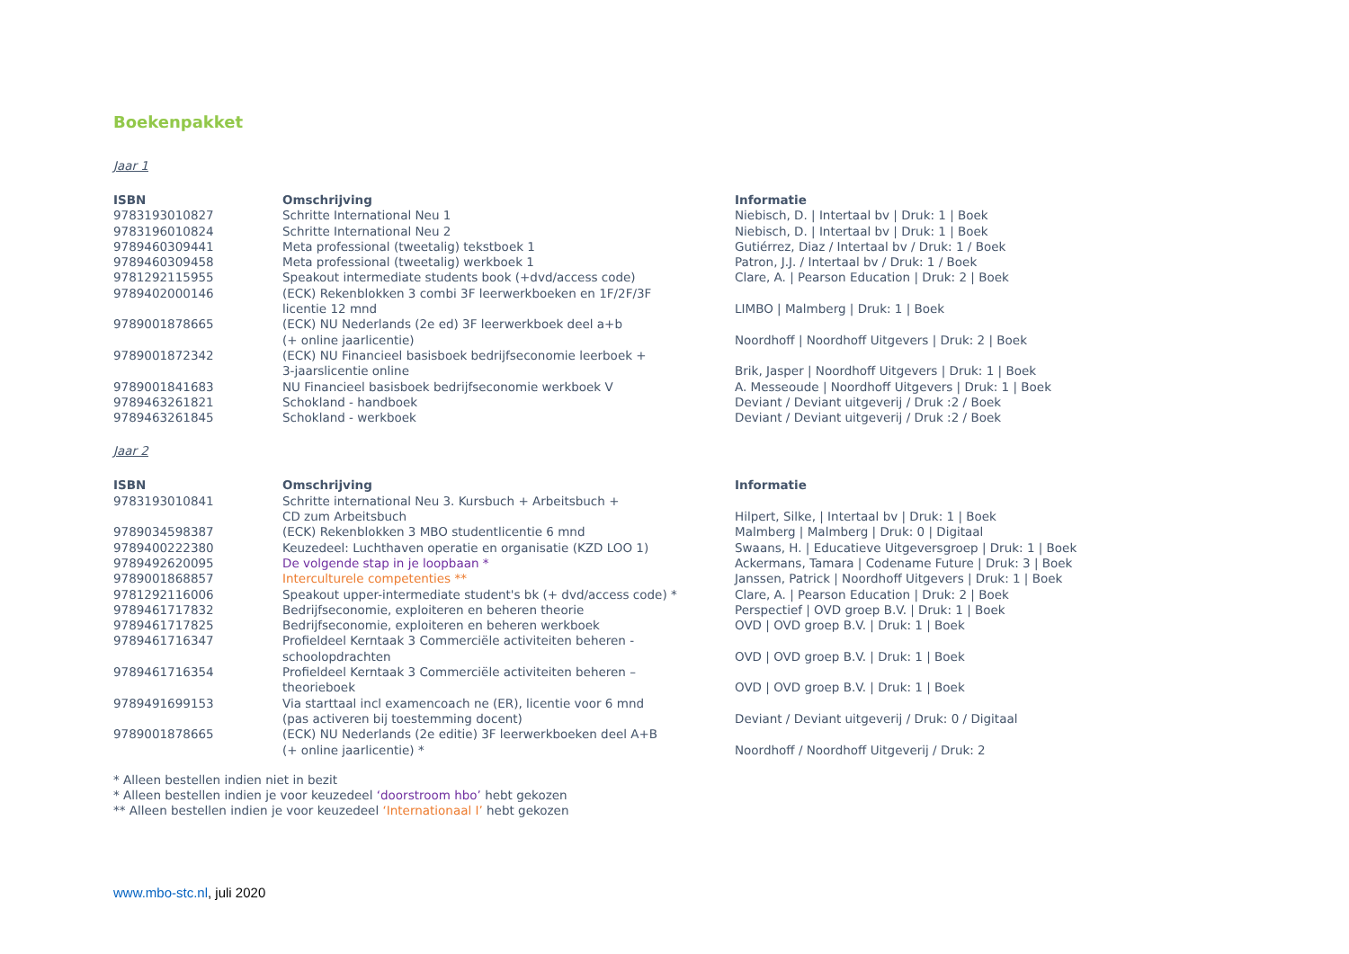Boekenpakket
Jaar 1
| ISBN | Omschrijving | Informatie |
| --- | --- | --- |
| 9783193010827 | Schritte International Neu 1 | Niebisch, D. / Intertaal bv / Druk: 1 / Boek |
| 9783196010824 | Schritte International Neu 2 | Niebisch, D. / Intertaal bv / Druk: 1 / Boek |
| 9789460309441 | Meta professional (tweetalig) tekstboek 1 | Gutiérrez, Diaz / Intertaal bv / Druk: 1 / Boek |
| 9789460309458 | Meta professional (tweetalig) werkboek 1 | Patron, J.J. / Intertaal bv / Druk: 1 / Boek |
| 9781292115955 | Speakout intermediate students book (+dvd/access code) | Clare, A. / Pearson Education / Druk: 2 / Boek |
| 9789402000146 | (ECK) Rekenblokken 3 combi 3F leerwerkboeken en 1F/2F/3F licentie 12 mnd | LIMBO / Malmberg / Druk: 1 / Boek |
| 9789001878665 | (ECK) NU Nederlands (2e ed) 3F leerwerkboek deel a+b (+ online jaarlicentie) | Noordhoff / Noordhoff Uitgevers / Druk: 2 / Boek |
| 9789001872342 | (ECK) NU Financieel basisboek bedrijfseconomie leerboek + 3-jaarslicentie online | Brik, Jasper / Noordhoff Uitgevers / Druk: 1 / Boek |
| 9789001841683 | NU Financieel basisboek bedrijfseconomie werkboek V | A. Messeoude / Noordhoff Uitgevers / Druk: 1 / Boek |
| 9789463261821 | Schokland - handboek | Deviant / Deviant uitgeverij / Druk :2 / Boek |
| 9789463261845 | Schokland - werkboek | Deviant / Deviant uitgeverij / Druk :2 / Boek |
Jaar 2
| ISBN | Omschrijving | Informatie |
| --- | --- | --- |
| 9783193010841 | Schritte international Neu 3. Kursbuch + Arbeitsbuch + CD zum Arbeitsbuch | Hilpert, Silke, / Intertaal bv / Druk: 1 / Boek |
| 9789034598387 | (ECK) Rekenblokken 3 MBO studentlicentie 6 mnd | Malmberg / Malmberg / Druk: 0 / Digitaal |
| 9789400222380 | Keuzedeel: Luchthaven operatie en organisatie (KZD LOO 1) | Swaans, H. / Educatieve Uitgeversgroep / Druk: 1 / Boek |
| 9789492620095 | De volgende stap in je loopbaan * | Ackermans, Tamara / Codename Future / Druk: 3 / Boek |
| 9789001868857 | Interculturele competenties ** | Janssen, Patrick / Noordhoff Uitgevers / Druk: 1 / Boek |
| 9781292116006 | Speakout upper-intermediate student's bk (+ dvd/access code) * | Clare, A. / Pearson Education / Druk: 2 / Boek |
| 9789461717832 | Bedrijfseconomie, exploiteren en beheren theorie | Perspectief / OVD groep B.V. / Druk: 1 / Boek |
| 9789461717825 | Bedrijfseconomie, exploiteren en beheren werkboek | OVD / OVD groep B.V. / Druk: 1 / Boek |
| 9789461716347 | Profieldeel Kerntaak 3 Commerciële activiteiten beheren - schoolopdrachten | OVD / OVD groep B.V. / Druk: 1 / Boek |
| 9789461716354 | Profieldeel Kerntaak 3 Commerciële activiteiten beheren – theorieboek | OVD / OVD groep B.V. / Druk: 1 / Boek |
| 9789491699153 | Via starttaal incl examencoach ne (ER), licentie voor 6 mnd (pas activeren bij toestemming docent) | Deviant / Deviant uitgeverij / Druk: 0 / Digitaal |
| 9789001878665 | (ECK) NU Nederlands (2e editie) 3F leerwerkboeken deel A+B (+ online jaarlicentie) * | Noordhoff / Noordhoff Uitgeverij / Druk: 2 |
* Alleen bestellen indien niet in bezit
* Alleen bestellen indien je voor keuzedeel ‘doorstroom hbo’ hebt gekozen
** Alleen bestellen indien je voor keuzedeel ‘Internationaal I’ hebt gekozen
www.mbo-stc.nl, juli 2020